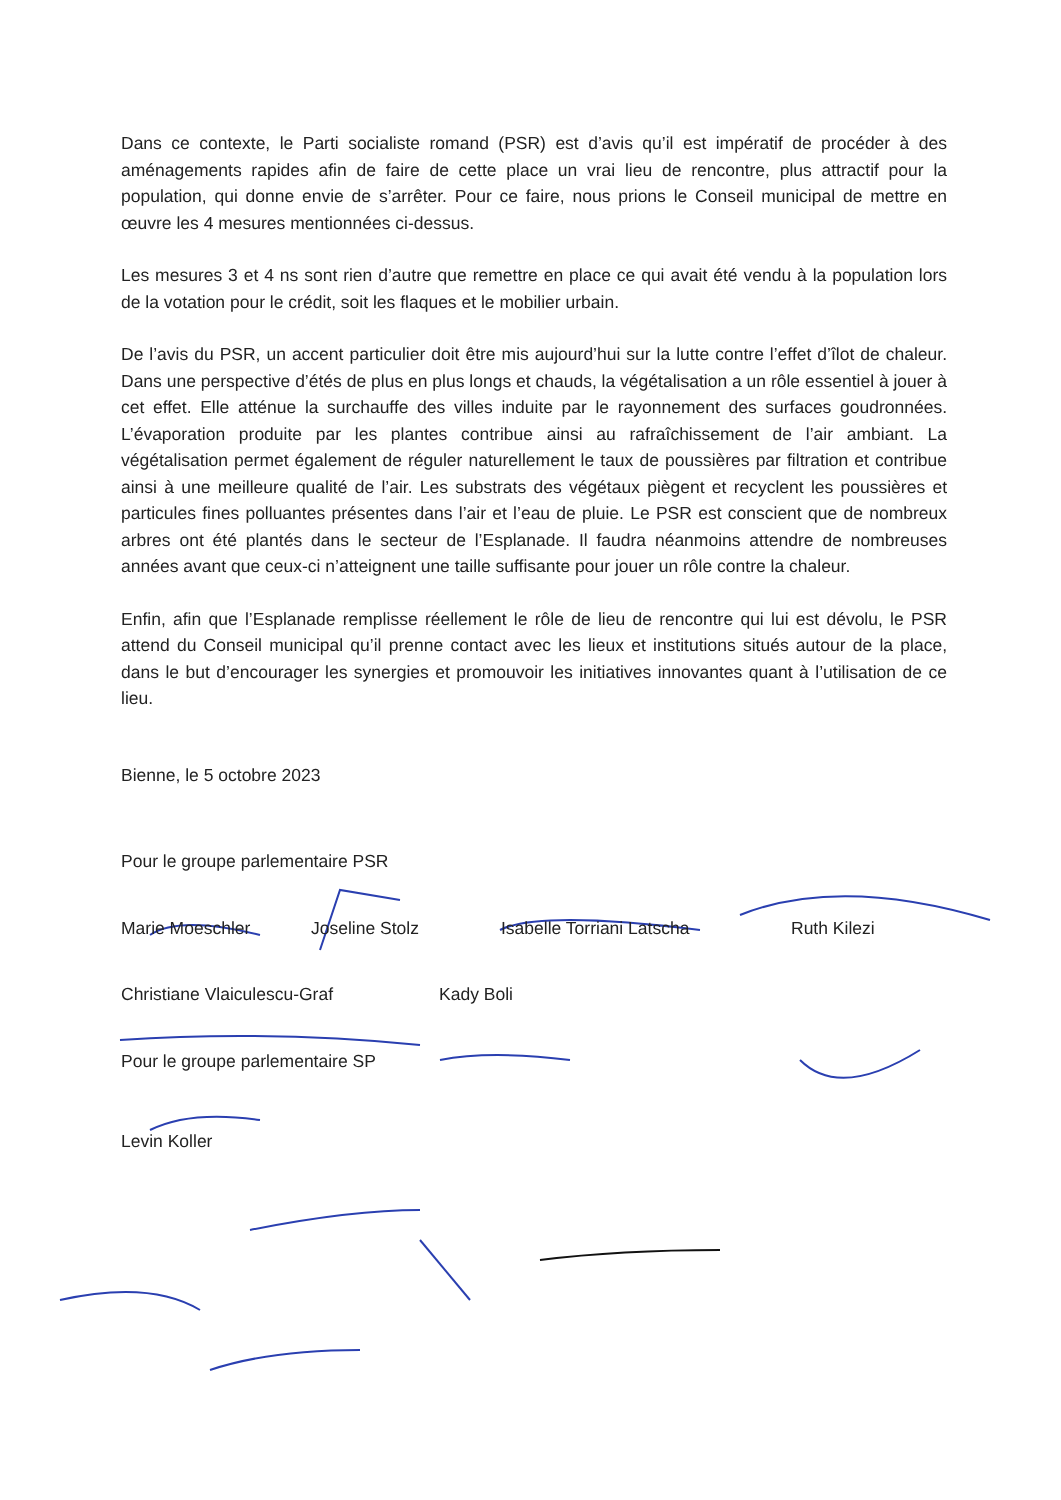Dans ce contexte, le Parti socialiste romand (PSR) est d’avis qu’il est impératif de procéder à des aménagements rapides afin de faire de cette place un vrai lieu de rencontre, plus attractif pour la population, qui donne envie de s’arrêter. Pour ce faire, nous prions le Conseil municipal de mettre en œuvre les 4 mesures mentionnées ci-dessus.
Les mesures 3 et 4 ns sont rien d’autre que remettre en place ce qui avait été vendu à la population lors de la votation pour le crédit, soit les flaques et le mobilier urbain.
De l’avis du PSR, un accent particulier doit être mis aujourd’hui sur la lutte contre l’effet d’îlot de chaleur. Dans une perspective d’étés de plus en plus longs et chauds, la végétalisation a un rôle essentiel à jouer à cet effet. Elle atténue la surchauffe des villes induite par le rayonnement des surfaces goudronnées. L’évaporation produite par les plantes contribue ainsi au rafraîchissement de l’air ambiant. La végétalisation permet également de réguler naturellement le taux de poussières par filtration et contribue ainsi à une meilleure qualité de l’air. Les substrats des végétaux piègent et recyclent les poussières et particules fines polluantes présentes dans l’air et l’eau de pluie. Le PSR est conscient que de nombreux arbres ont été plantés dans le secteur de l’Esplanade. Il faudra néanmoins attendre de nombreuses années avant que ceux-ci n’atteignent une taille suffisante pour jouer un rôle contre la chaleur.
Enfin, afin que l’Esplanade remplisse réellement le rôle de lieu de rencontre qui lui est dévolu, le PSR attend du Conseil municipal qu’il prenne contact avec les lieux et institutions situés autour de la place, dans le but d’encourager les synergies et promouvoir les initiatives innovantes quant à l’utilisation de ce lieu.
Bienne, le 5 octobre 2023
Pour le groupe parlementaire PSR
Marie Moeschler Joseline Stolz Isabelle Torriani Latscha Ruth Kilezi
Christiane Vlaiculescu-Graf Kady Boli
Pour le groupe parlementaire SP
Levin Koller